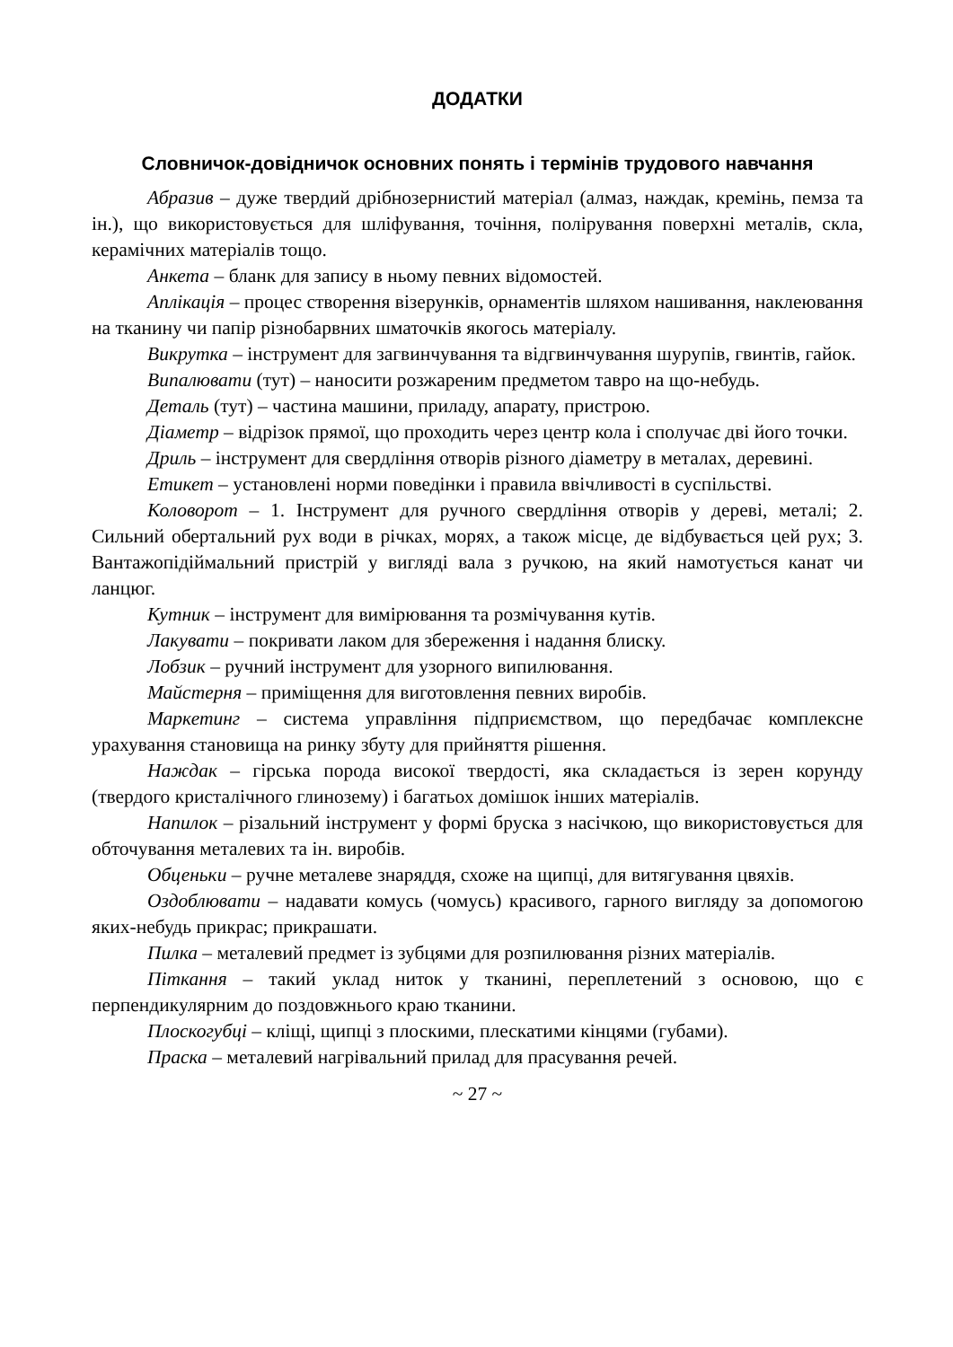ДОДАТКИ
Словничок-довідничок основних понять і термінів трудового навчання
Абразив – дуже твердий дрібнозернистий матеріал (алмаз, наждак, кремінь, пемза та ін.), що використовується для шліфування, точіння, полірування поверхні металів, скла, керамічних матеріалів тощо.
Анкета – бланк для запису в ньому певних відомостей.
Аплікація – процес створення візерунків, орнаментів шляхом нашивання, наклеювання на тканину чи папір різнобарвних шматочків якогось матеріалу.
Викрутка – інструмент для загвинчування та відгвинчування шурупів, гвинтів, гайок.
Випалювати (тут) – наносити розжареним предметом тавро на що-небудь.
Деталь (тут) – частина машини, приладу, апарату, пристрою.
Діаметр – відрізок прямої, що проходить через центр кола і сполучає дві його точки.
Дриль – інструмент для свердління отворів різного діаметру в металах, деревині.
Етикет – установлені норми поведінки і правила ввічливості в суспільстві.
Коловорот – 1. Інструмент для ручного свердління отворів у дереві, металі; 2. Сильний обертальний рух води в річках, морях, а також місце, де відбувається цей рух; 3. Вантажопідіймальний пристрій у вигляді вала з ручкою, на який намотується канат чи ланцюг.
Кутник – інструмент для вимірювання та розмічування кутів.
Лакувати – покривати лаком для збереження і надання блиску.
Лобзик – ручний інструмент для узорного випилювання.
Майстерня – приміщення для виготовлення певних виробів.
Маркетинг – система управління підприємством, що передбачає комплексне урахування становища на ринку збуту для прийняття рішення.
Наждак – гірська порода високої твердості, яка складається із зерен корунду (твердого кристалічного глинозему) і багатьох домішок інших матеріалів.
Напилок – різальний інструмент у формі бруска з насічкою, що використовується для обточування металевих та ін. виробів.
Обценьки – ручне металеве знаряддя, схоже на щипці, для витягування цвяхів.
Оздоблювати – надавати комусь (чомусь) красивого, гарного вигляду за допомогою яких-небудь прикрас; прикрашати.
Пилка – металевий предмет із зубцями для розпилювання різних матеріалів.
Піткання – такий уклад ниток у тканині, переплетений з основою, що є перпендикулярним до поздовжнього краю тканини.
Плоскогубці – кліщі, щипці з плоскими, плескатими кінцями (губами).
Праска – металевий нагрівальний прилад для прасування речей.
~ 27 ~